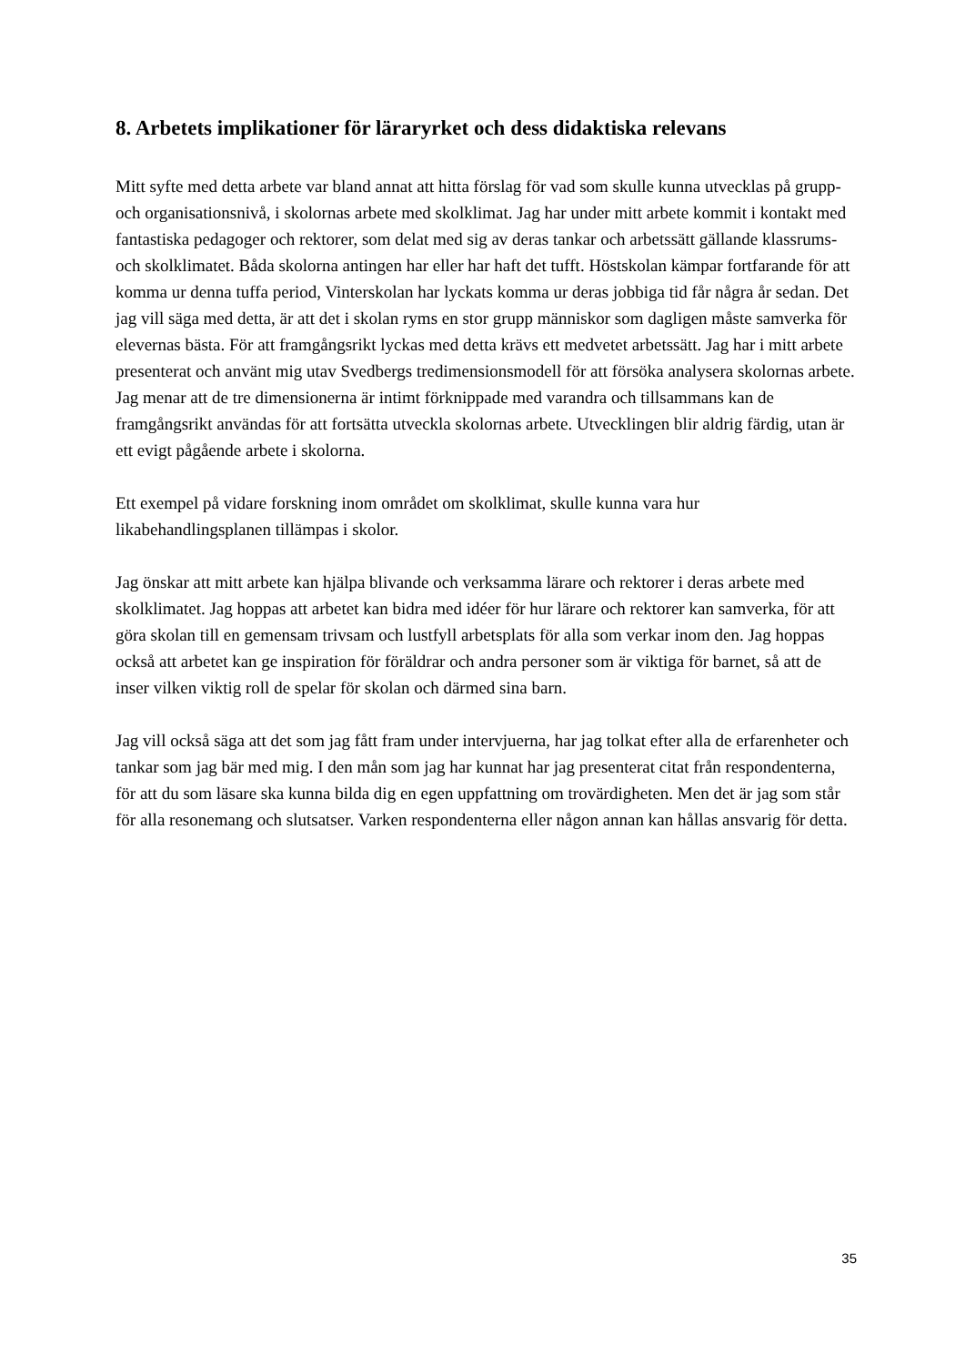8. Arbetets implikationer för läraryrket och dess didaktiska relevans
Mitt syfte med detta arbete var bland annat att hitta förslag för vad som skulle kunna utvecklas på grupp- och organisationsnivå, i skolornas arbete med skolklimat. Jag har under mitt arbete kommit i kontakt med fantastiska pedagoger och rektorer, som delat med sig av deras tankar och arbetssätt gällande klassrums- och skolklimatet. Båda skolorna antingen har eller har haft det tufft. Höstskolan kämpar fortfarande för att komma ur denna tuffa period, Vinterskolan har lyckats komma ur deras jobbiga tid får några år sedan. Det jag vill säga med detta, är att det i skolan ryms en stor grupp människor som dagligen måste samverka för elevernas bästa. För att framgångsrikt lyckas med detta krävs ett medvetet arbetssätt. Jag har i mitt arbete presenterat och använt mig utav Svedbergs tredimensionsmodell för att försöka analysera skolornas arbete. Jag menar att de tre dimensionerna är intimt förknippade med varandra och tillsammans kan de framgångsrikt användas för att fortsätta utveckla skolornas arbete. Utvecklingen blir aldrig färdig, utan är ett evigt pågående arbete i skolorna.
Ett exempel på vidare forskning inom området om skolklimat, skulle kunna vara hur likabehandlingsplanen tillämpas i skolor.
Jag önskar att mitt arbete kan hjälpa blivande och verksamma lärare och rektorer i deras arbete med skolklimatet. Jag hoppas att arbetet kan bidra med idéer för hur lärare och rektorer kan samverka, för att göra skolan till en gemensam trivsam och lustfyll arbetsplats för alla som verkar inom den. Jag hoppas också att arbetet kan ge inspiration för föräldrar och andra personer som är viktiga för barnet, så att de inser vilken viktig roll de spelar för skolan och därmed sina barn.
Jag vill också säga att det som jag fått fram under intervjuerna, har jag tolkat efter alla de erfarenheter och tankar som jag bär med mig. I den mån som jag har kunnat har jag presenterat citat från respondenterna, för att du som läsare ska kunna bilda dig en egen uppfattning om trovärdigheten. Men det är jag som står för alla resonemang och slutsatser. Varken respondenterna eller någon annan kan hållas ansvarig för detta.
35